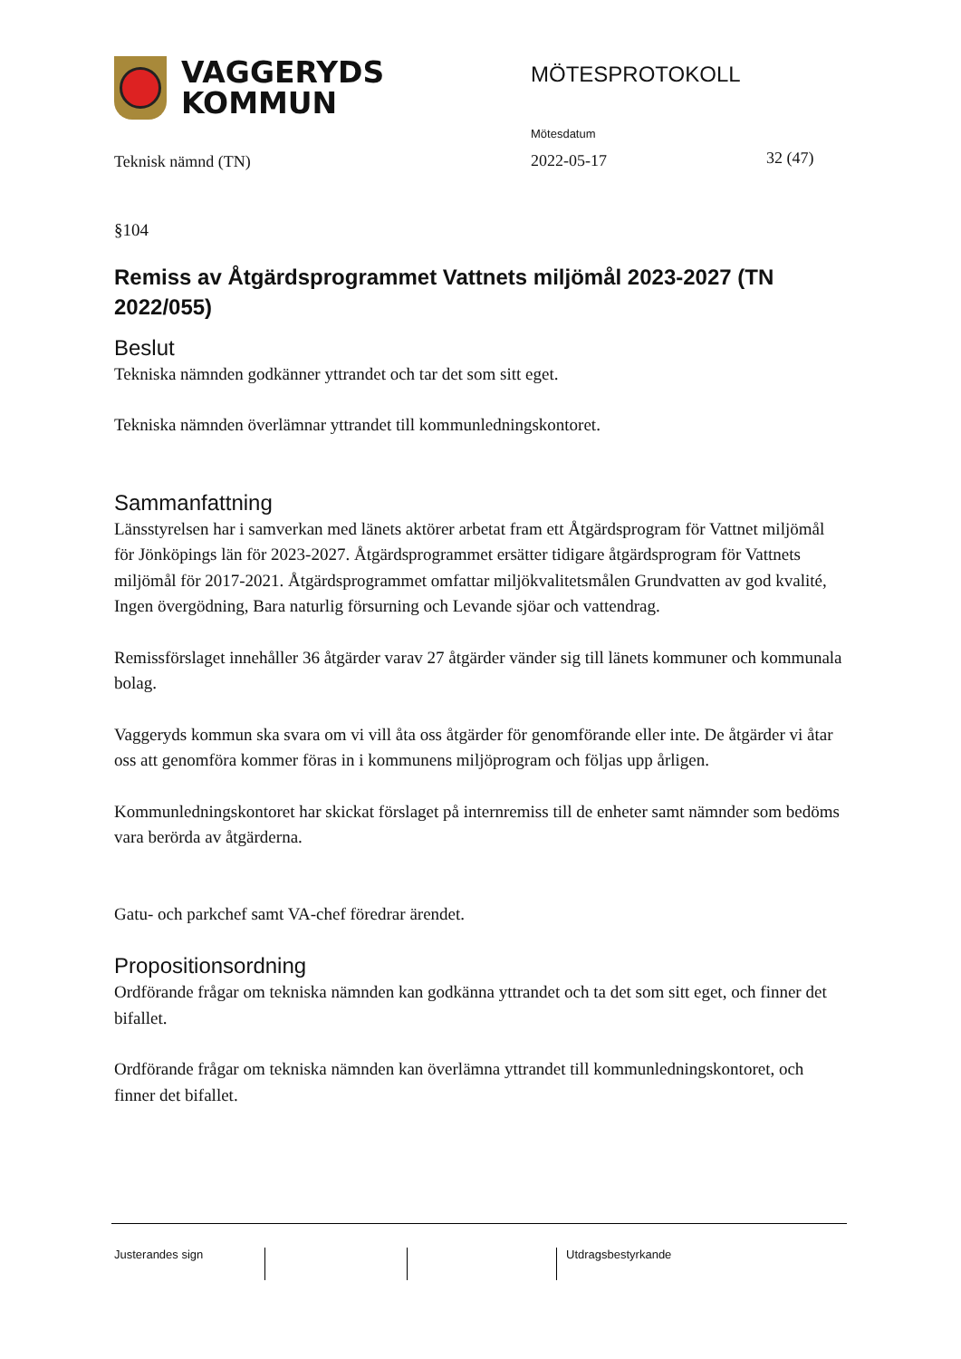VAGGERYDS
KOMMUN
MÖTESPROTOKOLL
Teknisk nämnd (TN)
Mötesdatum
2022-05-17
32 (47)
§104
Remiss av Åtgärdsprogrammet Vattnets miljömål 2023-2027 (TN 2022/055)
Beslut
Tekniska nämnden godkänner yttrandet och tar det som sitt eget.
Tekniska nämnden överlämnar yttrandet till kommunledningskontoret.
Sammanfattning
Länsstyrelsen har i samverkan med länets aktörer arbetat fram ett Åtgärdsprogram för Vattnet miljömål för Jönköpings län för 2023-2027. Åtgärdsprogrammet ersätter tidigare åtgärdsprogram för Vattnets miljömål för 2017-2021. Åtgärdsprogrammet omfattar miljökvalitetsmålen Grundvatten av god kvalité, Ingen övergödning, Bara naturlig försurning och Levande sjöar och vattendrag.
Remissförslaget innehåller 36 åtgärder varav 27 åtgärder vänder sig till länets kommuner och kommunala bolag.
Vaggeryds kommun ska svara om vi vill åta oss åtgärder för genomförande eller inte. De åtgärder vi åtar oss att genomföra kommer föras in i kommunens miljöprogram och följas upp årligen.
Kommunledningskontoret har skickat förslaget på internremiss till de enheter samt nämnder som bedöms vara berörda av åtgärderna.
Gatu- och parkchef samt VA-chef föredrar ärendet.
Propositionsordning
Ordförande frågar om tekniska nämnden kan godkänna yttrandet och ta det som sitt eget, och finner det bifallet.
Ordförande frågar om tekniska nämnden kan överlämna yttrandet till kommunledningskontoret, och finner det bifallet.
Justerandes sign Utdragsbestyrkande